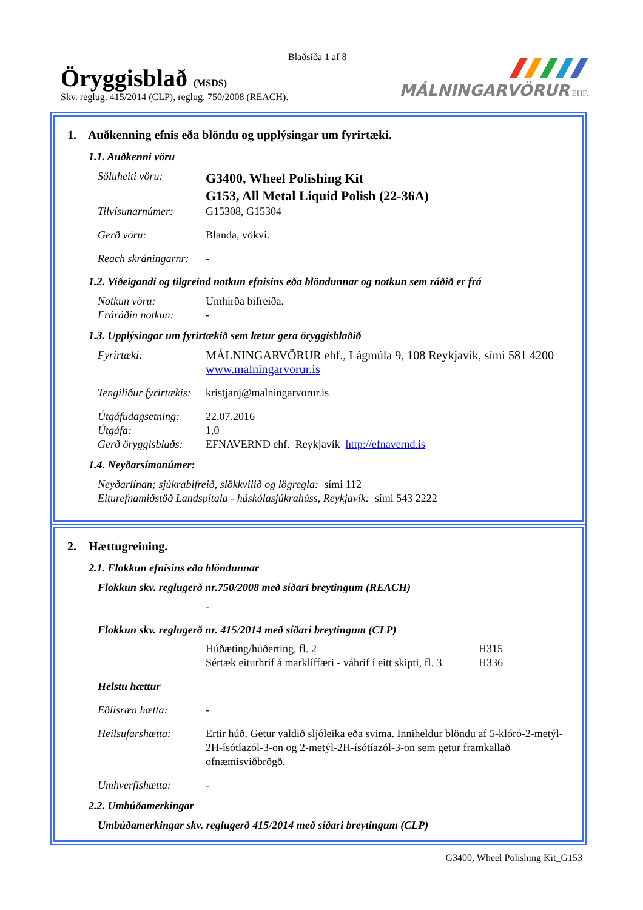Blaðsíða 1 af 8
Öryggisblað (MSDS)
Skv. reglug. 415/2014 (CLP), reglug. 750/2008 (REACH).
MÁLNINGARVÖRUR EHF.
1. Auðkenning efnis eða blöndu og upplýsingar um fyrirtæki.
1.1. Auðkenni vöru
Söluheiti vöru: G3400, Wheel Polishing Kit
G153, All Metal Liquid Polish (22-36A)
Tilvísunarnúmer: G15308, G15304
Gerð vöru: Blanda, vökvi.
Reach skráningarnr: -
1.2. Viðeigandi og tilgreind notkun efnisins eða blöndunnar og notkun sem ráðið er frá
Notkun vöru: Umhirða bifreiða.
Fráráðin notkun: -
1.3. Upplýsingar um fyrirtækið sem lætur gera öryggisblaðið
Fyrirtæki: MÁLNINGARVÖRUR ehf., Lágmúla 9, 108 Reykjavík, sími 581 4200
www.malningarvorur.is
Tengiliður fyrirtækis: kristjanj@malningarvorur.is
Útgáfudagsetning: 22.07.2016
Útgáfa: 1,0
Gerð öryggisblaðs: EFNAVERND ehf. Reykjavík http://efnavernd.is
1.4. Neyðarsímanúmer:
Neyðarlínan; sjúkrabifreið, slökkvilið og lögregla: sími 112
Eiturefnamiðstöð Landspítala - háskólasjúkrahúss, Reykjavík: sími 543 2222
2. Hættugreining.
2.1. Flokkun efnisins eða blöndunnar
Flokkun skv. reglugerð nr.750/2008 með síðari breytingum (REACH)
-
Flokkun skv. reglugerð nr. 415/2014 með síðari breytingum (CLP)
Húðæting/húðerting, fl. 2 H315
Sértæk eiturhrif á marklíffæri - váhrif í eitt skipti, fl. 3 H336
Helstu hættur
Eðlisræn hætta: -
Heilsufarshætta: Ertir húð. Getur valdið sljóleika eða svima. Inniheldur blöndu af 5-klóró-2-metýl-2H-ísótíazól-3-on og 2-metýl-2H-ísótíazól-3-on sem getur framkallað ofnæmisviðbrögð.
Umhverfishætta: -
2.2. Umbúðamerkingar
Umbúðamerkingar skv. reglugerð 415/2014 með síðari breytingum (CLP)
G3400, Wheel Polishing Kit_G153